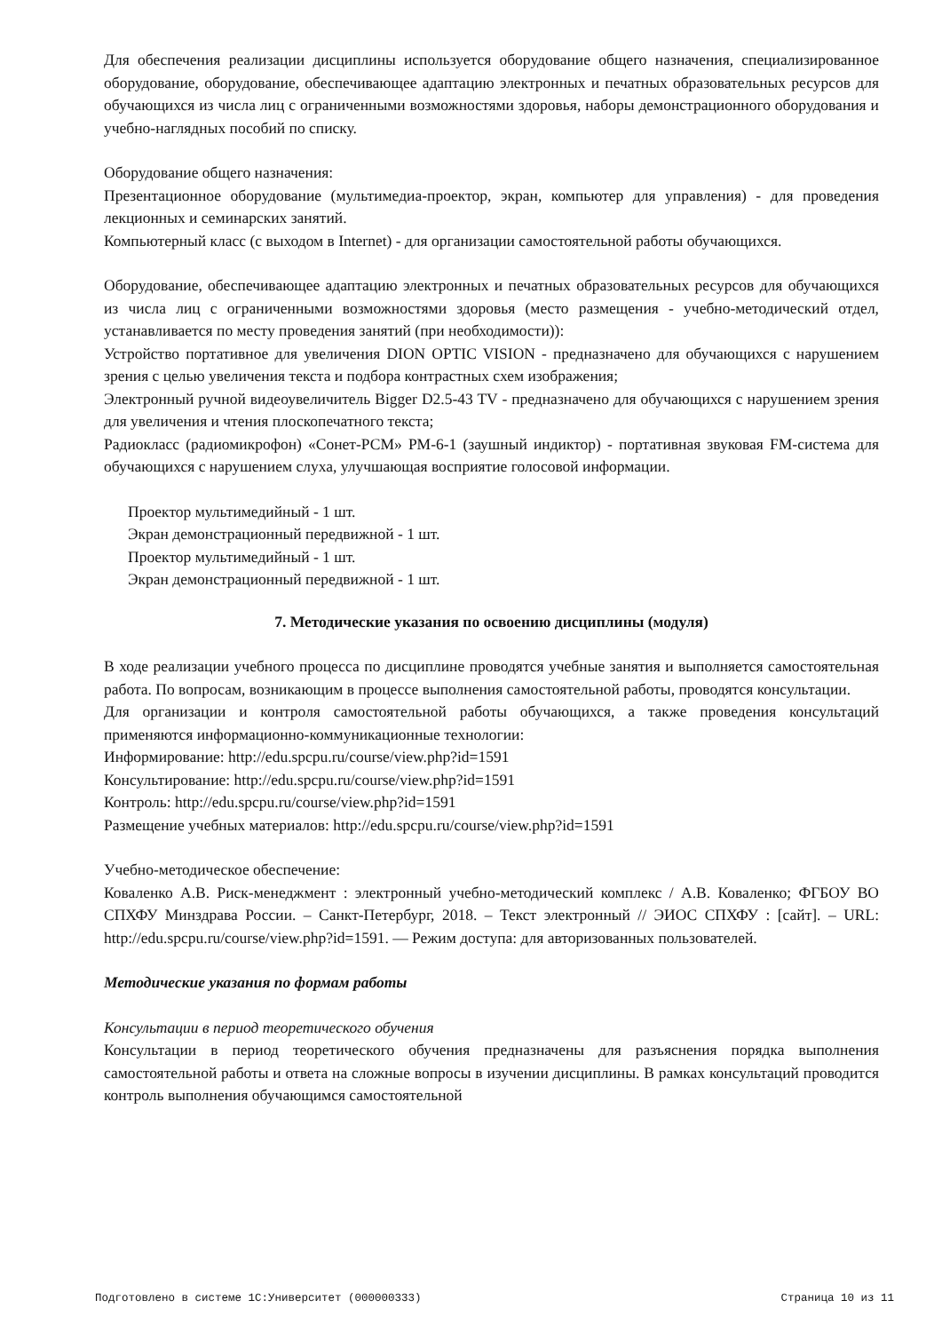Для обеспечения реализации дисциплины используется оборудование общего назначения, специализированное оборудование, оборудование, обеспечивающее адаптацию электронных и печатных образовательных ресурсов для обучающихся из числа лиц с ограниченными возможностями здоровья, наборы демонстрационного оборудования и учебно-наглядных пособий по списку.
Оборудование общего назначения:
Презентационное оборудование (мультимедиа-проектор, экран, компьютер для управления) - для проведения лекционных и семинарских занятий.
Компьютерный класс (с выходом в Internet) - для организации самостоятельной работы обучающихся.
Оборудование, обеспечивающее адаптацию электронных и печатных образовательных ресурсов для обучающихся из числа лиц с ограниченными возможностями здоровья (место размещения - учебно-методический отдел, устанавливается по месту проведения занятий (при необходимости)):
Устройство портативное для увеличения DION OPTIC VISION - предназначено для обучающихся с нарушением зрения с целью увеличения текста и подбора контрастных схем изображения;
Электронный ручной видеоувеличитель Bigger D2.5-43 TV - предназначено для обучающихся с нарушением зрения для увеличения и чтения плоскопечатного текста;
Радиокласс (радиомикрофон) «Сонет-РСМ» РМ-6-1 (заушный индиктор) - портативная звуковая FM-система для обучающихся с нарушением слуха, улучшающая восприятие голосовой информации.
Проектор мультимедийный - 1 шт.
Экран демонстрационный передвижной - 1 шт.
Проектор мультимедийный - 1 шт.
Экран демонстрационный передвижной - 1 шт.
7. Методические указания по освоению дисциплины (модуля)
В ходе реализации учебного процесса по дисциплине проводятся учебные занятия и выполняется самостоятельная работа. По вопросам, возникающим в процессе выполнения самостоятельной работы, проводятся консультации.
Для организации и контроля самостоятельной работы обучающихся, а также проведения консультаций применяются информационно-коммуникационные технологии:
Информирование: http://edu.spcpu.ru/course/view.php?id=1591
Консультирование: http://edu.spcpu.ru/course/view.php?id=1591
Контроль: http://edu.spcpu.ru/course/view.php?id=1591
Размещение учебных материалов: http://edu.spcpu.ru/course/view.php?id=1591
Учебно-методическое обеспечение:
Коваленко А.В. Риск-менеджмент : электронный учебно-методический комплекс / А.В. Коваленко; ФГБОУ ВО СПХФУ Минздрава России. – Санкт-Петербург, 2018. – Текст электронный // ЭИОС СПХФУ : [сайт]. – URL: http://edu.spcpu.ru/course/view.php?id=1591. — Режим доступа: для авторизованных пользователей.
Методические указания по формам работы
Консультации в период теоретического обучения
Консультации в период теоретического обучения предназначены для разъяснения порядка выполнения самостоятельной работы и ответа на сложные вопросы в изучении дисциплины. В рамках консультаций проводится контроль выполнения обучающимся самостоятельной
Подготовлено в системе 1С:Университет (000000333) Страница 10 из 11